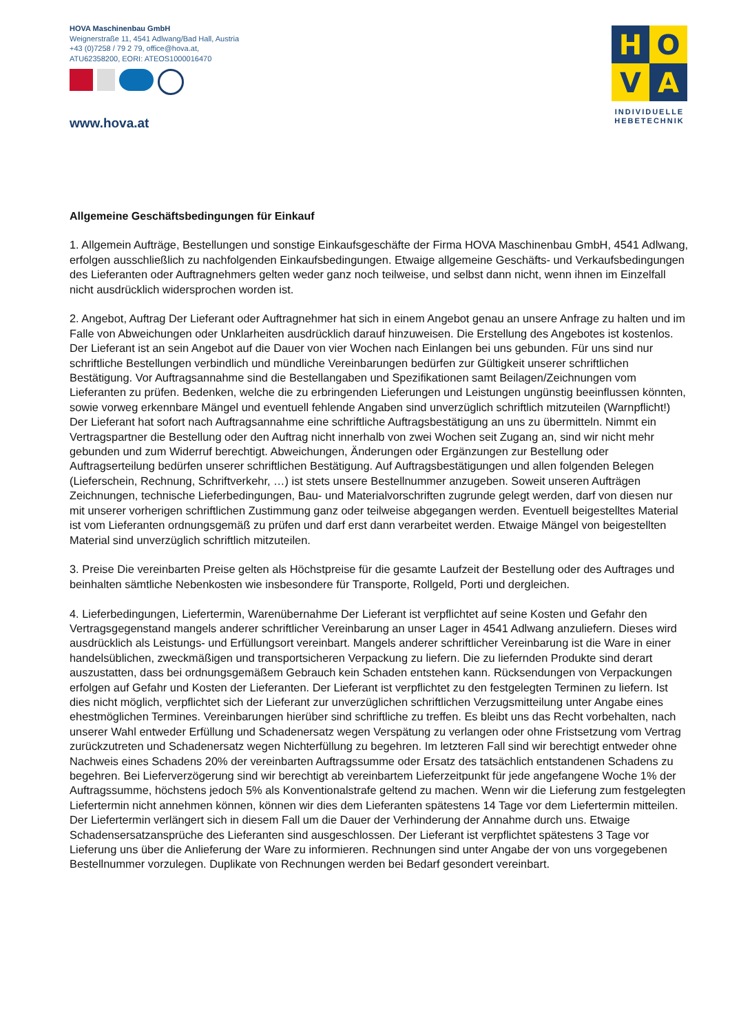HOVA Maschinenbau GmbH
Weignerstraße 11, 4541 Adlwang/Bad Hall, Austria
+43 (0)7258 / 79 2 79, office@hova.at,
ATU62358200, EORI: ATEOS1000016470
www.hova.at
H
O
V
A
INDIVIDUELLE
HEBETECHNIK
Allgemeine Geschäftsbedingungen für Einkauf
1. Allgemein Aufträge, Bestellungen und sonstige Einkaufsgeschäfte der Firma HOVA Maschinenbau GmbH, 4541 Adlwang, erfolgen ausschließlich zu nachfolgenden Einkaufsbedingungen. Etwaige allgemeine Geschäfts- und Verkaufsbedingungen des Lieferanten oder Auftragnehmers gelten weder ganz noch teilweise, und selbst dann nicht, wenn ihnen im Einzelfall nicht ausdrücklich widersprochen worden ist.
2. Angebot, Auftrag Der Lieferant oder Auftragnehmer hat sich in einem Angebot genau an unsere Anfrage zu halten und im Falle von Abweichungen oder Unklarheiten ausdrücklich darauf hinzuweisen. Die Erstellung des Angebotes ist kostenlos. Der Lieferant ist an sein Angebot auf die Dauer von vier Wochen nach Einlangen bei uns gebunden. Für uns sind nur schriftliche Bestellungen verbindlich und mündliche Vereinbarungen bedürfen zur Gültigkeit unserer schriftlichen Bestätigung. Vor Auftragsannahme sind die Bestellangaben und Spezifikationen samt Beilagen/Zeichnungen vom Lieferanten zu prüfen. Bedenken, welche die zu erbringenden Lieferungen und Leistungen ungünstig beeinflussen könnten, sowie vorweg erkennbare Mängel und eventuell fehlende Angaben sind unverzüglich schriftlich mitzuteilen (Warnpflicht!) Der Lieferant hat sofort nach Auftragsannahme eine schriftliche Auftragsbestätigung an uns zu übermitteln. Nimmt ein Vertragspartner die Bestellung oder den Auftrag nicht innerhalb von zwei Wochen seit Zugang an, sind wir nicht mehr gebunden und zum Widerruf berechtigt. Abweichungen, Änderungen oder Ergänzungen zur Bestellung oder Auftragserteilung bedürfen unserer schriftlichen Bestätigung. Auf Auftragsbestätigungen und allen folgenden Belegen (Lieferschein, Rechnung, Schriftverkehr, …) ist stets unsere Bestellnummer anzugeben. Soweit unseren Aufträgen Zeichnungen, technische Lieferbedingungen, Bau- und Materialvorschriften zugrunde gelegt werden, darf von diesen nur mit unserer vorherigen schriftlichen Zustimmung ganz oder teilweise abgegangen werden. Eventuell beigestelltes Material ist vom Lieferanten ordnungsgemäß zu prüfen und darf erst dann verarbeitet werden. Etwaige Mängel von beigestellten Material sind unverzüglich schriftlich mitzuteilen.
3. Preise Die vereinbarten Preise gelten als Höchstpreise für die gesamte Laufzeit der Bestellung oder des Auftrages und beinhalten sämtliche Nebenkosten wie insbesondere für Transporte, Rollgeld, Porti und dergleichen.
4. Lieferbedingungen, Liefertermin, Warenübernahme Der Lieferant ist verpflichtet auf seine Kosten und Gefahr den Vertragsgegenstand mangels anderer schriftlicher Vereinbarung an unser Lager in 4541 Adlwang anzuliefern. Dieses wird ausdrücklich als Leistungs- und Erfüllungsort vereinbart. Mangels anderer schriftlicher Vereinbarung ist die Ware in einer handelsüblichen, zweckmäßigen und transportsicheren Verpackung zu liefern. Die zu liefernden Produkte sind derart auszustatten, dass bei ordnungsgemäßem Gebrauch kein Schaden entstehen kann. Rücksendungen von Verpackungen erfolgen auf Gefahr und Kosten der Lieferanten. Der Lieferant ist verpflichtet zu den festgelegten Terminen zu liefern. Ist dies nicht möglich, verpflichtet sich der Lieferant zur unverzüglichen schriftlichen Verzugsmitteilung unter Angabe eines ehestmöglichen Termines. Vereinbarungen hierüber sind schriftliche zu treffen. Es bleibt uns das Recht vorbehalten, nach unserer Wahl entweder Erfüllung und Schadenersatz wegen Verspätung zu verlangen oder ohne Fristsetzung vom Vertrag zurückzutreten und Schadenersatz wegen Nichterfüllung zu begehren. Im letzteren Fall sind wir berechtigt entweder ohne Nachweis eines Schadens 20% der vereinbarten Auftragssumme oder Ersatz des tatsächlich entstandenen Schadens zu begehren. Bei Lieferverzögerung sind wir berechtigt ab vereinbartem Lieferzeitpunkt für jede angefangene Woche 1% der Auftragssumme, höchstens jedoch 5% als Konventionalstrafe geltend zu machen. Wenn wir die Lieferung zum festgelegten Liefertermin nicht annehmen können, können wir dies dem Lieferanten spätestens 14 Tage vor dem Liefertermin mitteilen. Der Liefertermin verlängert sich in diesem Fall um die Dauer der Verhinderung der Annahme durch uns. Etwaige Schadensersatzansprüche des Lieferanten sind ausgeschlossen. Der Lieferant ist verpflichtet spätestens 3 Tage vor Lieferung uns über die Anlieferung der Ware zu informieren. Rechnungen sind unter Angabe der von uns vorgegebenen Bestellnummer vorzulegen. Duplikate von Rechnungen werden bei Bedarf gesondert vereinbart.